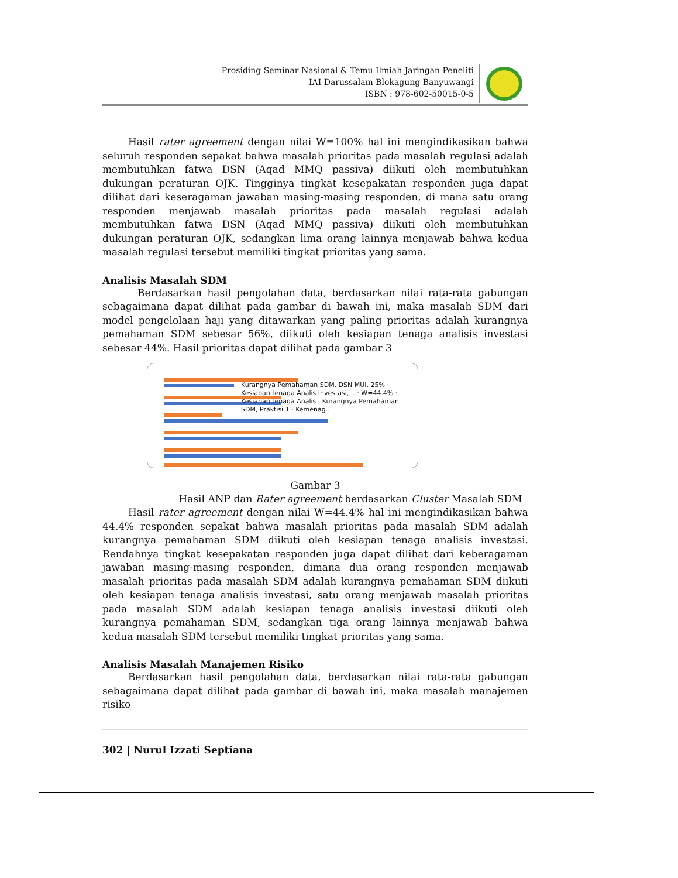Prosiding Seminar Nasional & Temu Ilmiah Jaringan Peneliti
IAI Darussalam Blokagung Banyuwangi
ISBN : 978-602-50015-0-5
Hasil rater agreement dengan nilai W=100% hal ini mengindikasikan bahwa seluruh responden sepakat bahwa masalah prioritas pada masalah regulasi adalah membutuhkan fatwa DSN (Aqad MMQ passiva) diikuti oleh membutuhkan dukungan peraturan OJK. Tingginya tingkat kesepakatan responden juga dapat dilihat dari keseragaman jawaban masing-masing responden, di mana satu orang responden menjawab masalah prioritas pada masalah regulasi adalah membutuhkan fatwa DSN (Aqad MMQ passiva) diikuti oleh membutuhkan dukungan peraturan OJK, sedangkan lima orang lainnya menjawab bahwa kedua masalah regulasi tersebut memiliki tingkat prioritas yang sama.
Analisis Masalah SDM
Berdasarkan hasil pengolahan data, berdasarkan nilai rata-rata gabungan sebagaimana dapat dilihat pada gambar di bawah ini, maka masalah SDM dari model pengelolaan haji yang ditawarkan yang paling prioritas adalah kurangnya pemahaman SDM sebesar 56%, diikuti oleh kesiapan tenaga analisis investasi sebesar 44%. Hasil prioritas dapat dilihat pada gambar 3
Kurangnya Pemahaman SDM, DSN MUI, 25% · Kesiapan tenaga Analis Investasi,... · W=44.4% · Kesiapan tenaga Analis · Kurangnya Pemahaman SDM, Praktisi 1 · Kemenag...
Gambar 3
Hasil ANP dan Rater agreement berdasarkan Cluster Masalah SDM
Hasil rater agreement dengan nilai W=44.4% hal ini mengindikasikan bahwa 44.4% responden sepakat bahwa masalah prioritas pada masalah SDM adalah kurangnya pemahaman SDM diikuti oleh kesiapan tenaga analisis investasi. Rendahnya tingkat kesepakatan responden juga dapat dilihat dari keberagaman jawaban masing-masing responden, dimana dua orang responden menjawab masalah prioritas pada masalah SDM adalah kurangnya pemahaman SDM diikuti oleh kesiapan tenaga analisis investasi, satu orang menjawab masalah prioritas pada masalah SDM adalah kesiapan tenaga analisis investasi diikuti oleh kurangnya pemahaman SDM, sedangkan tiga orang lainnya menjawab bahwa kedua masalah SDM tersebut memiliki tingkat prioritas yang sama.
Analisis Masalah Manajemen Risiko
Berdasarkan hasil pengolahan data, berdasarkan nilai rata-rata gabungan sebagaimana dapat dilihat pada gambar di bawah ini, maka masalah manajemen risiko
302 | Nurul Izzati Septiana